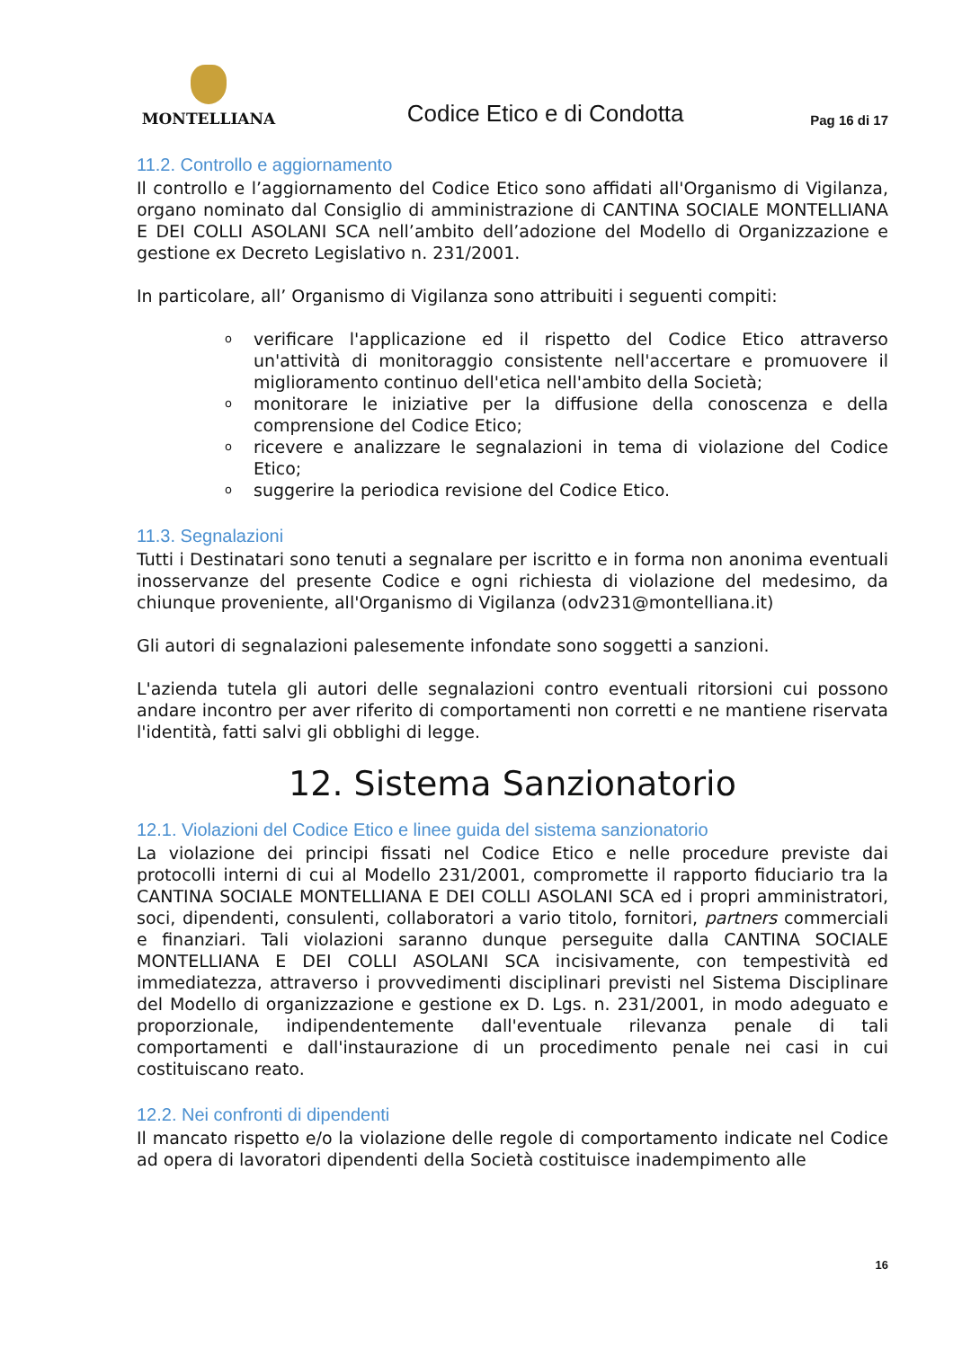MONTELLIANA
Codice Etico e di Condotta
Pag 16 di 17
11.2. Controllo e aggiornamento
Il controllo e l’aggiornamento del Codice Etico sono affidati all'Organismo di Vigilanza, organo nominato dal Consiglio di amministrazione di CANTINA SOCIALE MONTELLIANA E DEI COLLI ASOLANI SCA nell’ambito dell’adozione del Modello di Organizzazione e gestione ex Decreto Legislativo n. 231/2001.
In particolare, all’ Organismo di Vigilanza sono attribuiti i seguenti compiti:
o verificare l'applicazione ed il rispetto del Codice Etico attraverso un'attività di monitoraggio consistente nell'accertare e promuovere il miglioramento continuo dell'etica nell'ambito della Società;
o monitorare le iniziative per la diffusione della conoscenza e della comprensione del Codice Etico;
o ricevere e analizzare le segnalazioni in tema di violazione del Codice Etico;
o suggerire la periodica revisione del Codice Etico.
11.3. Segnalazioni
Tutti i Destinatari sono tenuti a segnalare per iscritto e in forma non anonima eventuali inosservanze del presente Codice e ogni richiesta di violazione del medesimo, da chiunque proveniente, all'Organismo di Vigilanza (odv231@montelliana.it)
Gli autori di segnalazioni palesemente infondate sono soggetti a sanzioni.
L'azienda tutela gli autori delle segnalazioni contro eventuali ritorsioni cui possono andare incontro per aver riferito di comportamenti non corretti e ne mantiene riservata l'identità, fatti salvi gli obblighi di legge.
12. Sistema Sanzionatorio
12.1. Violazioni del Codice Etico e linee guida del sistema sanzionatorio
La violazione dei principi fissati nel Codice Etico e nelle procedure previste dai protocolli interni di cui al Modello 231/2001, compromette il rapporto fiduciario tra la CANTINA SOCIALE MONTELLIANA E DEI COLLI ASOLANI SCA ed i propri amministratori, soci, dipendenti, consulenti, collaboratori a vario titolo, fornitori, partners commerciali e finanziari. Tali violazioni saranno dunque perseguite dalla CANTINA SOCIALE MONTELLIANA E DEI COLLI ASOLANI SCA incisivamente, con tempestività ed immediatezza, attraverso i provvedimenti disciplinari previsti nel Sistema Disciplinare del Modello di organizzazione e gestione ex D. Lgs. n. 231/2001, in modo adeguato e proporzionale, indipendentemente dall'eventuale rilevanza penale di tali comportamenti e dall'instaurazione di un procedimento penale nei casi in cui costituiscano reato.
12.2. Nei confronti di dipendenti
Il mancato rispetto e/o la violazione delle regole di comportamento indicate nel Codice ad opera di lavoratori dipendenti della Società costituisce inadempimento alle
16